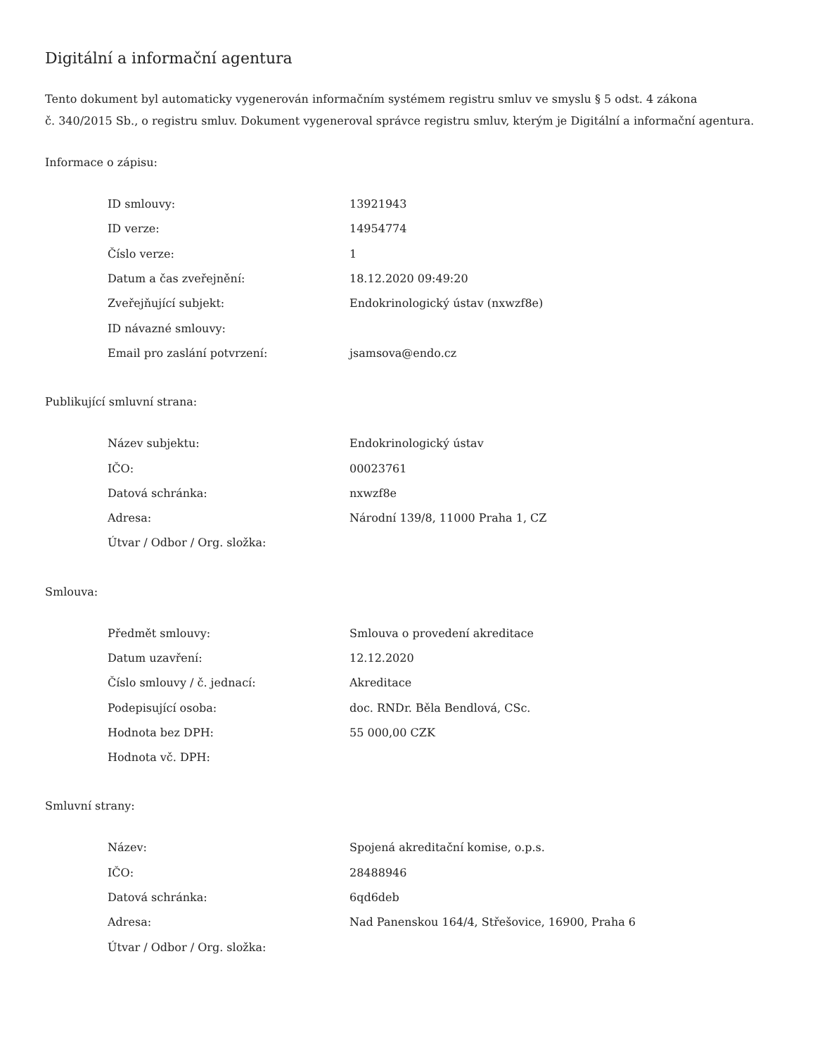Digitální a informační agentura
Tento dokument byl automaticky vygenerován informačním systémem registru smluv ve smyslu § 5 odst. 4 zákona
č. 340/2015 Sb., o registru smluv. Dokument vygeneroval správce registru smluv, kterým je Digitální a informační agentura.
Informace o zápisu:
| ID smlouvy: | 13921943 |
| ID verze: | 14954774 |
| Číslo verze: | 1 |
| Datum a čas zveřejnění: | 18.12.2020 09:49:20 |
| Zveřejňující subjekt: | Endokrinologický ústav (nxwzf8e) |
| ID návazné smlouvy: | |
| Email pro zaslání potvrzení: | jsamsova@endo.cz |
Publikující smluvní strana:
| Název subjektu: | Endokrinologický ústav |
| IČO: | 00023761 |
| Datová schránka: | nxwzf8e |
| Adresa: | Národní 139/8, 11000 Praha 1, CZ |
| Útvar / Odbor / Org. složka: | |
Smlouva:
| Předmět smlouvy: | Smlouva o provedení akreditace |
| Datum uzavření: | 12.12.2020 |
| Číslo smlouvy / č. jednací: | Akreditace |
| Podepisující osoba: | doc. RNDr. Běla Bendlová, CSc. |
| Hodnota bez DPH: | 55 000,00 CZK |
| Hodnota vč. DPH: | |
Smluvní strany:
| Název: | Spojená akreditační komise, o.p.s. |
| IČO: | 28488946 |
| Datová schránka: | 6qd6deb |
| Adresa: | Nad Panenskou 164/4, Střešovice, 16900, Praha 6 |
| Útvar / Odbor / Org. složka: | |